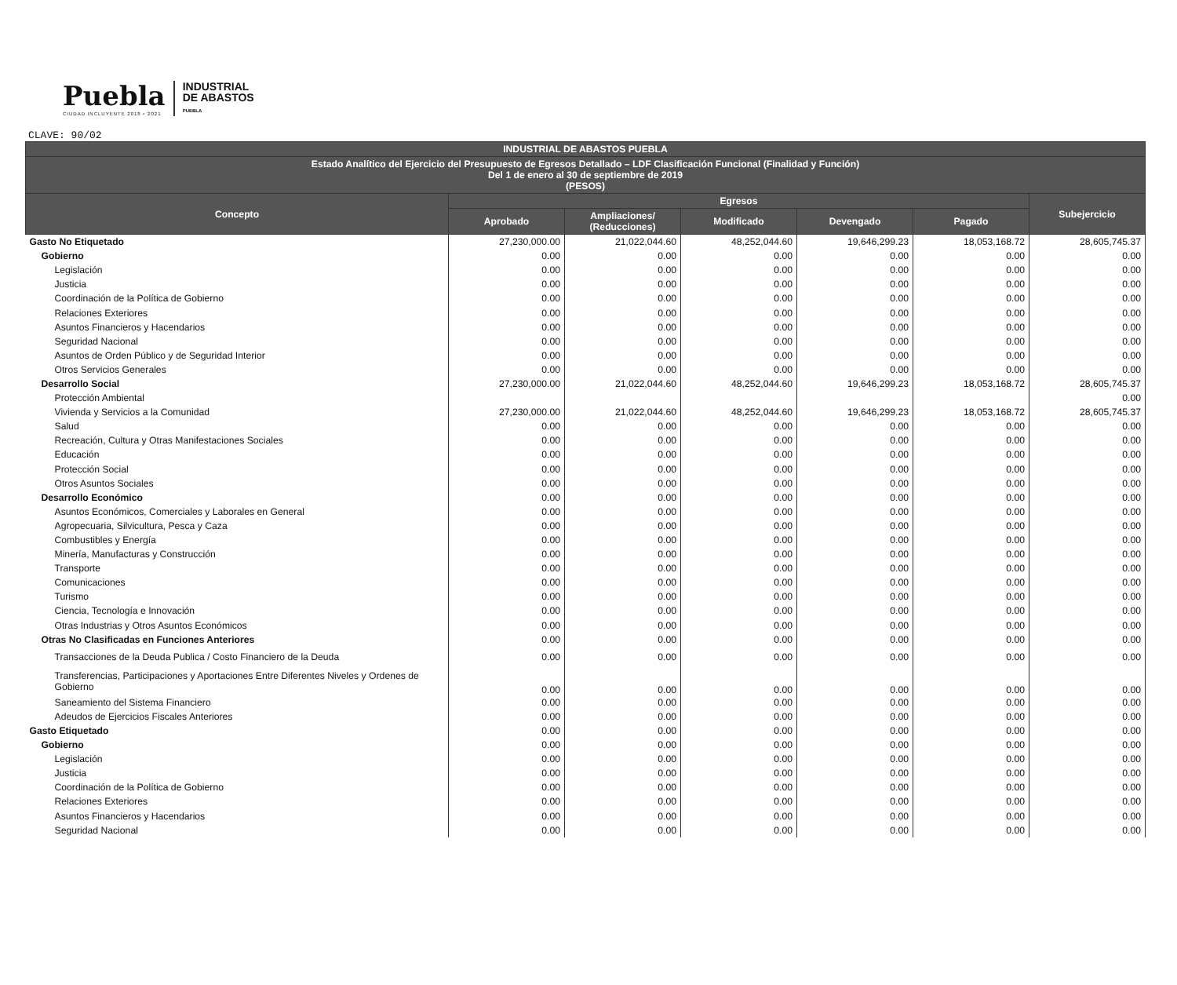Puebla
CIUDAD INCLUYENTE 2018 • 2021
INDUSTRIAL
DE ABASTOS
PUEBLA
CLAVE: 90/02
| INDUSTRIAL DE ABASTOS PUEBLA | | | | | | |
| --- | --- | --- | --- | --- | --- | --- |
| Estado Analítico del Ejercicio del Presupuesto de Egresos Detallado – LDF Clasificación Funcional (Finalidad y Función) Del 1 de enero al 30 de septiembre de 2019 (PESOS) | | | | | | |
| Concepto | Egresos | | | | | Subejercicio |
| | Aprobado | Ampliaciones/ (Reducciones) | Modificado | Devengado | Pagado | |
| Gasto No Etiquetado | 27,230,000.00 | 21,022,044.60 | 48,252,044.60 | 19,646,299.23 | 18,053,168.72 | 28,605,745.37 |
| Gobierno | 0.00 | 0.00 | 0.00 | 0.00 | 0.00 | 0.00 |
| Legislación | 0.00 | 0.00 | 0.00 | 0.00 | 0.00 | 0.00 |
| Justicia | 0.00 | 0.00 | 0.00 | 0.00 | 0.00 | 0.00 |
| Coordinación de la Política de Gobierno | 0.00 | 0.00 | 0.00 | 0.00 | 0.00 | 0.00 |
| Relaciones Exteriores | 0.00 | 0.00 | 0.00 | 0.00 | 0.00 | 0.00 |
| Asuntos Financieros y Hacendarios | 0.00 | 0.00 | 0.00 | 0.00 | 0.00 | 0.00 |
| Seguridad Nacional | 0.00 | 0.00 | 0.00 | 0.00 | 0.00 | 0.00 |
| Asuntos de Orden Público y de Seguridad Interior | 0.00 | 0.00 | 0.00 | 0.00 | 0.00 | 0.00 |
| Otros Servicios Generales | 0.00 | 0.00 | 0.00 | 0.00 | 0.00 | 0.00 |
| Desarrollo Social | 27,230,000.00 | 21,022,044.60 | 48,252,044.60 | 19,646,299.23 | 18,053,168.72 | 28,605,745.37 |
| Protección Ambiental | | | | | | 0.00 |
| Vivienda y Servicios a la Comunidad | 27,230,000.00 | 21,022,044.60 | 48,252,044.60 | 19,646,299.23 | 18,053,168.72 | 28,605,745.37 |
| Salud | 0.00 | 0.00 | 0.00 | 0.00 | 0.00 | 0.00 |
| Recreación, Cultura y Otras Manifestaciones Sociales | 0.00 | 0.00 | 0.00 | 0.00 | 0.00 | 0.00 |
| Educación | 0.00 | 0.00 | 0.00 | 0.00 | 0.00 | 0.00 |
| Protección Social | 0.00 | 0.00 | 0.00 | 0.00 | 0.00 | 0.00 |
| Otros Asuntos Sociales | 0.00 | 0.00 | 0.00 | 0.00 | 0.00 | 0.00 |
| Desarrollo Económico | 0.00 | 0.00 | 0.00 | 0.00 | 0.00 | 0.00 |
| Asuntos Económicos, Comerciales y Laborales en General | 0.00 | 0.00 | 0.00 | 0.00 | 0.00 | 0.00 |
| Agropecuaria, Silvicultura, Pesca y Caza | 0.00 | 0.00 | 0.00 | 0.00 | 0.00 | 0.00 |
| Combustibles y Energía | 0.00 | 0.00 | 0.00 | 0.00 | 0.00 | 0.00 |
| Minería, Manufacturas y Construcción | 0.00 | 0.00 | 0.00 | 0.00 | 0.00 | 0.00 |
| Transporte | 0.00 | 0.00 | 0.00 | 0.00 | 0.00 | 0.00 |
| Comunicaciones | 0.00 | 0.00 | 0.00 | 0.00 | 0.00 | 0.00 |
| Turismo | 0.00 | 0.00 | 0.00 | 0.00 | 0.00 | 0.00 |
| Ciencia, Tecnología e Innovación | 0.00 | 0.00 | 0.00 | 0.00 | 0.00 | 0.00 |
| Otras Industrias y Otros Asuntos Económicos | 0.00 | 0.00 | 0.00 | 0.00 | 0.00 | 0.00 |
| Otras No Clasificadas en Funciones Anteriores | 0.00 | 0.00 | 0.00 | 0.00 | 0.00 | 0.00 |
| Transacciones de la Deuda Publica / Costo Financiero de la Deuda | 0.00 | 0.00 | 0.00 | 0.00 | 0.00 | 0.00 |
| Transferencias, Participaciones y Aportaciones Entre Diferentes Niveles y Ordenes de Gobierno | 0.00 | 0.00 | 0.00 | 0.00 | 0.00 | 0.00 |
| Saneamiento del Sistema Financiero | 0.00 | 0.00 | 0.00 | 0.00 | 0.00 | 0.00 |
| Adeudos de Ejercicios Fiscales Anteriores | 0.00 | 0.00 | 0.00 | 0.00 | 0.00 | 0.00 |
| Gasto Etiquetado | 0.00 | 0.00 | 0.00 | 0.00 | 0.00 | 0.00 |
| Gobierno | 0.00 | 0.00 | 0.00 | 0.00 | 0.00 | 0.00 |
| Legislación | 0.00 | 0.00 | 0.00 | 0.00 | 0.00 | 0.00 |
| Justicia | 0.00 | 0.00 | 0.00 | 0.00 | 0.00 | 0.00 |
| Coordinación de la Política de Gobierno | 0.00 | 0.00 | 0.00 | 0.00 | 0.00 | 0.00 |
| Relaciones Exteriores | 0.00 | 0.00 | 0.00 | 0.00 | 0.00 | 0.00 |
| Asuntos Financieros y Hacendarios | 0.00 | 0.00 | 0.00 | 0.00 | 0.00 | 0.00 |
| Seguridad Nacional | 0.00 | 0.00 | 0.00 | 0.00 | 0.00 | 0.00 |